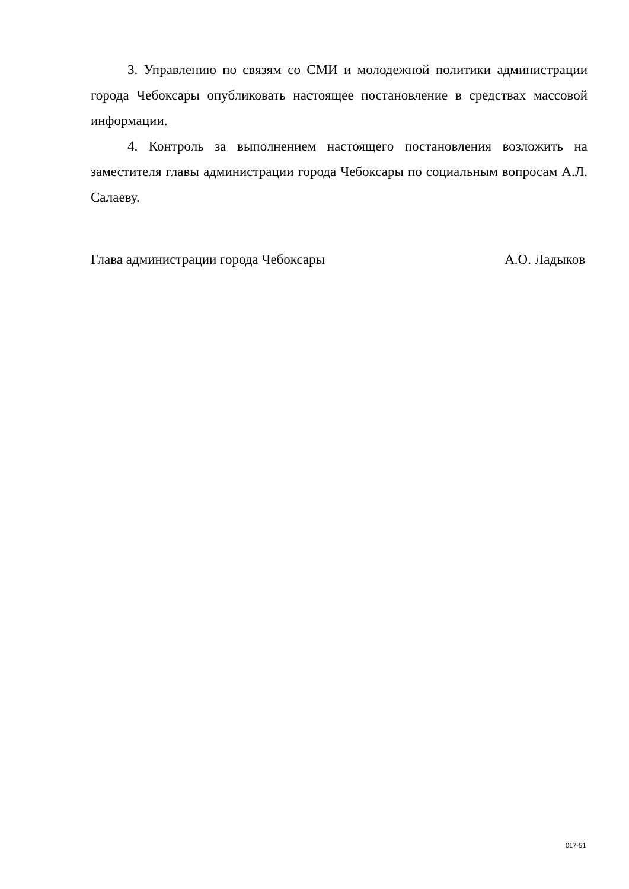3. Управлению по связям со СМИ и молодежной политики администрации города Чебоксары опубликовать настоящее постановление в средствах массовой информации.
4. Контроль за выполнением настоящего постановления возложить на заместителя главы администрации города Чебоксары по социальным вопросам А.Л. Салаеву.
Глава администрации города Чебоксары А.О. Ладыков
017-51